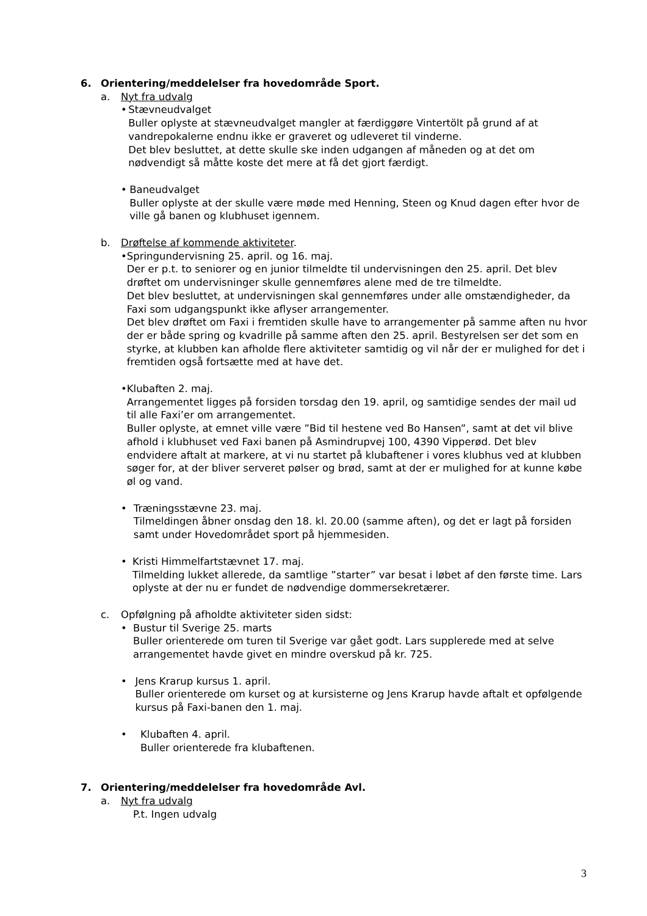6. Orientering/meddelelser fra hovedområde Sport.
a. Nyt fra udvalg
• Stævneudvalget
Buller oplyste at stævneudvalget mangler at færdiggøre Vintertölt på grund af at vandrepokalerne endnu ikke er graveret og udleveret til vinderne.
Det blev besluttet, at dette skulle ske inden udgangen af måneden og at det om nødvendigt så måtte koste det mere at få det gjort færdigt.
• Baneudvalget
Buller oplyste at der skulle være møde med Henning, Steen og Knud dagen efter hvor de ville gå banen og klubhuset igennem.
b. Drøftelse af kommende aktiviteter.
• Springundervisning 25. april. og 16. maj.
Der er p.t. to seniorer og en junior tilmeldte til undervisningen den 25. april. Det blev drøftet om undervisninger skulle gennemføres alene med de tre tilmeldte.
Det blev besluttet, at undervisningen skal gennemføres under alle omstændigheder, da Faxi som udgangspunkt ikke aflyser arrangementer.
Det blev drøftet om Faxi i fremtiden skulle have to arrangementer på samme aften nu hvor der er både spring og kvadrille på samme aften den 25. april. Bestyrelsen ser det som en styrke, at klubben kan afholde flere aktiviteter samtidig og vil når der er mulighed for det i fremtiden også fortsætte med at have det.
• Klubaften 2. maj.
Arrangementet ligges på forsiden torsdag den 19. april, og samtidige sendes der mail ud til alle Faxi’er om arrangementet.
Buller oplyste, at emnet ville være ”Bid til hestene ved Bo Hansen”, samt at det vil blive afhold i klubhuset ved Faxi banen på Asmindrupvej 100, 4390 Vipperød. Det blev endvidere aftalt at markere, at vi nu startet på klubaftener i vores klubhus ved at klubben søger for, at der bliver serveret pølser og brød, samt at der er mulighed for at kunne købe øl og vand.
• Træningsstævne 23. maj.
Tilmeldingen åbner onsdag den 18. kl. 20.00 (samme aften), og det er lagt på forsiden samt under Hovedområdet sport på hjemmesiden.
• Kristi Himmelfartstævnet 17. maj.
Tilmelding lukket allerede, da samtlige ”starter” var besat i løbet af den første time. Lars oplyste at der nu er fundet de nødvendige dommersekretærer.
c. Opfølgning på afholdte aktiviteter siden sidst:
• Bustur til Sverige 25. marts
Buller orienterede om turen til Sverige var gået godt. Lars supplerede med at selve arrangementet havde givet en mindre overskud på kr. 725.
• Jens Krarup kursus 1. april.
Buller orienterede om kurset og at kursisterne og Jens Krarup havde aftalt et opfølgende kursus på Faxi-banen den 1. maj.
• Klubaften 4. april.
Buller orienterede fra klubaftenen.
7. Orientering/meddelelser fra hovedområde Avl.
a. Nyt fra udvalg
P.t. Ingen udvalg
3